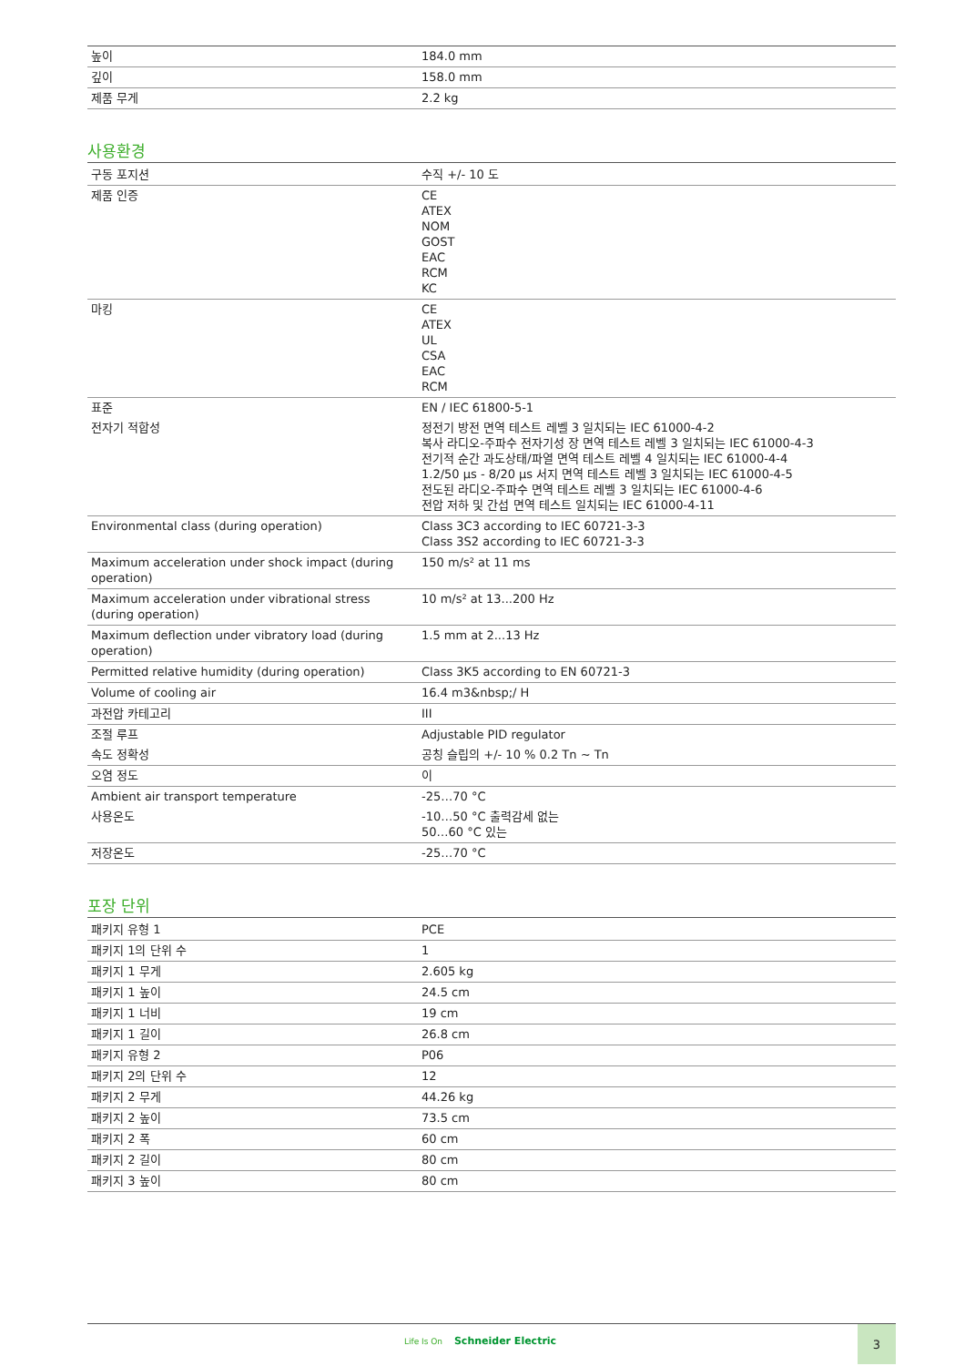| 높이 | 184.0 mm |
| 깊이 | 158.0 mm |
| 제품 무게 | 2.2 kg |
사용환경
| 구동 포지션 | 수직 +/- 10 도 |
| 제품 인증 | CE ATEX NOM GOST EAC RCM KC |
| 마킹 | CE ATEX UL CSA EAC RCM |
| 표준 | EN / IEC 61800-5-1 |
| 전자기 적합성 | 정전기 방전 면역 테스트 레벨 3 일치되는 IEC 61000-4-2 복사 라디오-주파수 전자기성 장 면역 테스트 레벨 3 일치되는 IEC 61000-4-3 전기적 순간 과도상태/파열 면역 테스트 레벨 4 일치되는 IEC 61000-4-4 1.2/50 µs - 8/20 µs 서지 면역 테스트 레벨 3 일치되는 IEC 61000-4-5 전도된 라디오-주파수 면역 테스트 레벨 3 일치되는 IEC 61000-4-6 전압 저하 및 간섭 면역 테스트 일치되는 IEC 61000-4-11 |
| Environmental class (during operation) | Class 3C3 according to IEC 60721-3-3 Class 3S2 according to IEC 60721-3-3 |
| Maximum acceleration under shock impact (during operation) | 150 m/s² at 11 ms |
| Maximum acceleration under vibrational stress (during operation) | 10 m/s² at 13...200 Hz |
| Maximum deflection under vibratory load (during operation) | 1.5 mm at 2...13 Hz |
| Permitted relative humidity (during operation) | Class 3K5 according to EN 60721-3 |
| Volume of cooling air | 16.4 m3&nbsp;/ H |
| 과전압 카테고리 | III |
| 조절 루프 | Adjustable PID regulator |
| 속도 정확성 | 공칭 슬립의 +/- 10 % 0.2 Tn ~ Tn |
| 오염 정도 | 이 |
| Ambient air transport temperature | -25…70 °C |
| 사용온도 | -10…50 °C 출력감세 없는 50…60 °C 있는 |
| 저장온도 | -25…70 °C |
포장 단위
| 패키지 유형 1 | PCE |
| 패키지 1의 단위 수 | 1 |
| 패키지 1 무게 | 2.605 kg |
| 패키지 1 높이 | 24.5 cm |
| 패키지 1 너비 | 19 cm |
| 패키지 1 길이 | 26.8 cm |
| 패키지 유형 2 | P06 |
| 패키지 2의 단위 수 | 12 |
| 패키지 2 무게 | 44.26 kg |
| 패키지 2 높이 | 73.5 cm |
| 패키지 2 폭 | 60 cm |
| 패키지 2 길이 | 80 cm |
| 패키지 3 높이 | 80 cm |
Life Is On Schneider Electric
3